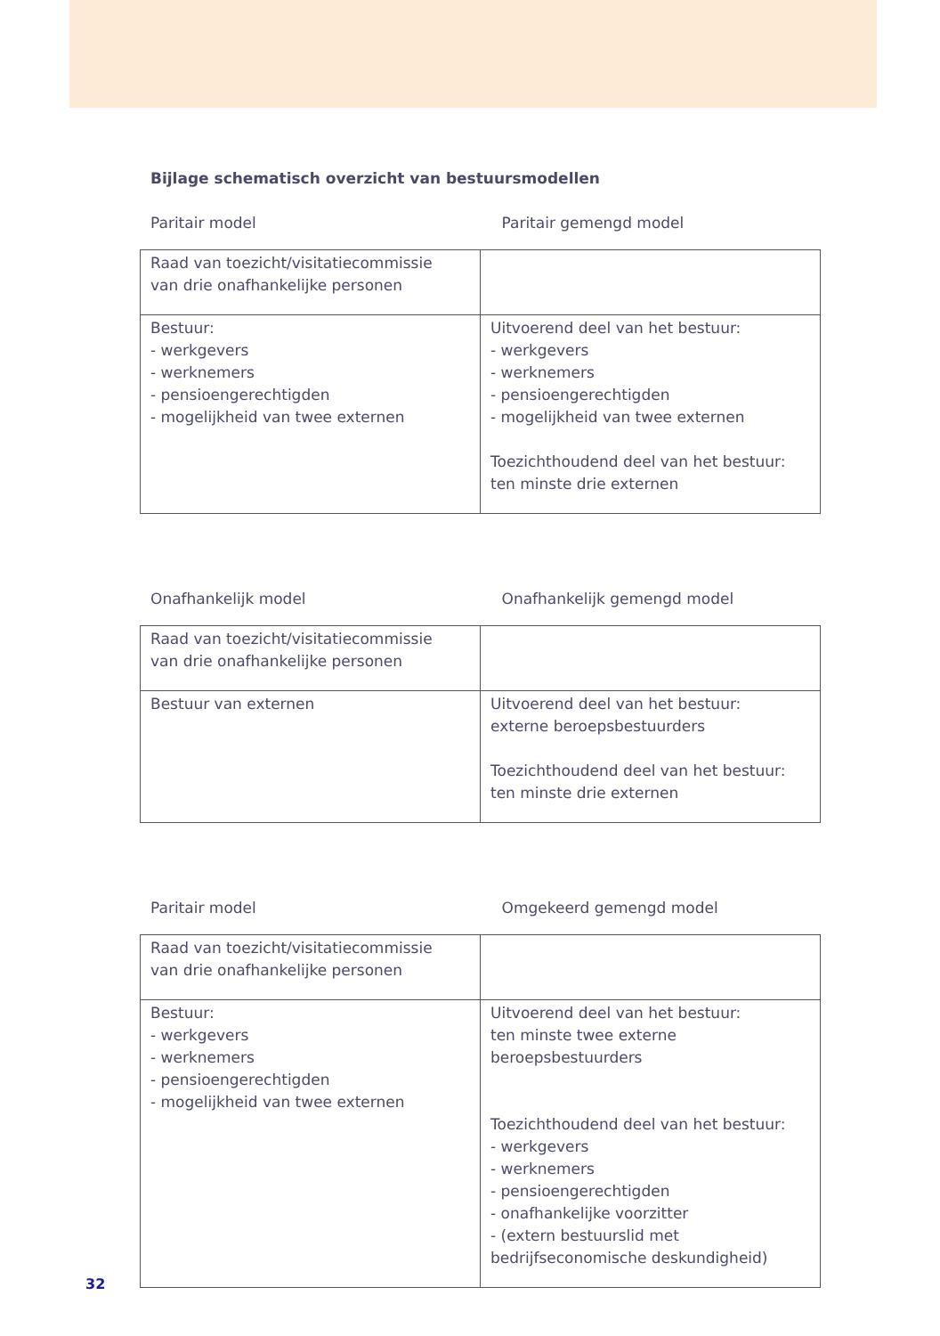Bijlage schematisch overzicht van bestuursmodellen
Paritair model Paritair gemengd model
| Raad van toezicht/visitatiecommissie van drie onafhankelijke personen | |
| Bestuur: - werkgevers - werknemers - pensioengerechtigden - mogelijkheid van twee externen | Uitvoerend deel van het bestuur: - werkgevers - werknemers - pensioengerechtigden - mogelijkheid van twee externen Toezichthoudend deel van het bestuur: ten minste drie externen |
Onafhankelijk model Onafhankelijk gemengd model
| Raad van toezicht/visitatiecommissie van drie onafhankelijke personen | |
| Bestuur van externen | Uitvoerend deel van het bestuur: externe beroepsbestuurders Toezichthoudend deel van het bestuur: ten minste drie externen |
Paritair model Omgekeerd gemengd model
| Raad van toezicht/visitatiecommissie van drie onafhankelijke personen | |
| Bestuur: - werkgevers - werknemers - pensioengerechtigden - mogelijkheid van twee externen | Uitvoerend deel van het bestuur: ten minste twee externe beroepsbestuurders Toezichthoudend deel van het bestuur: - werkgevers - werknemers - pensioengerechtigden - onafhankelijke voorzitter - (extern bestuurslid met bedrijfseconomische deskundigheid) |
32